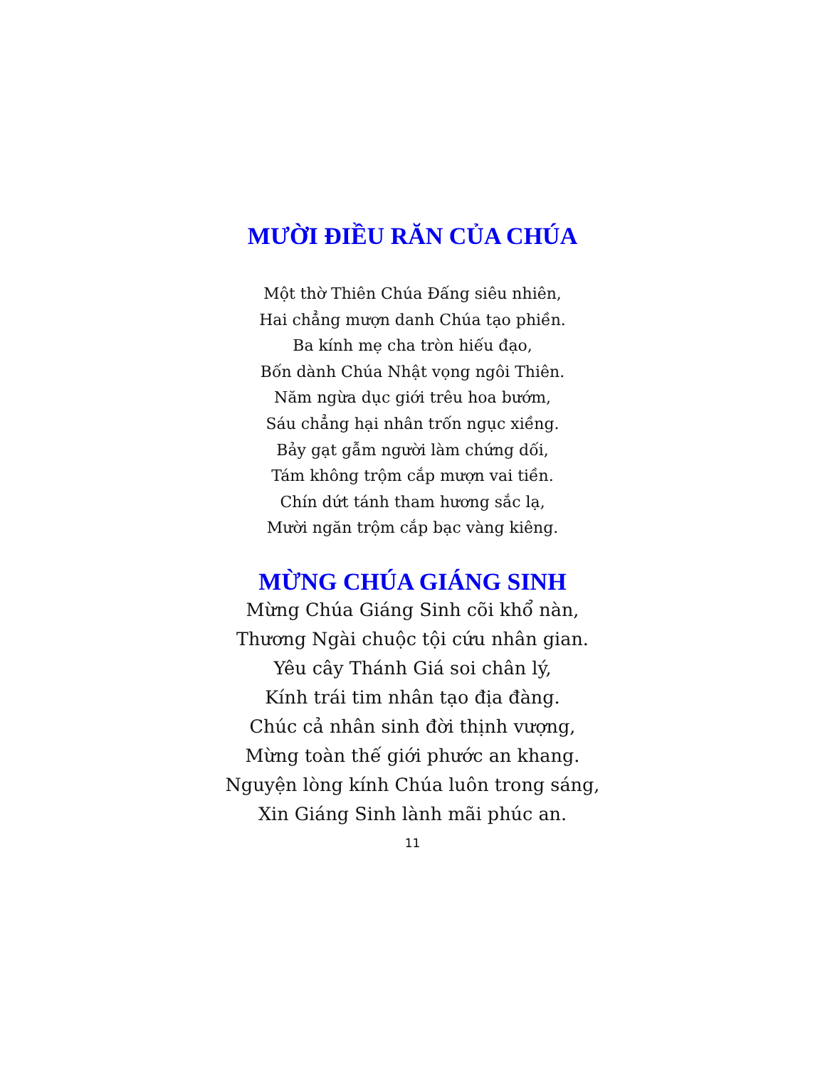MƯỜI ĐIỀU RĂN CỦA CHÚA
Một thờ Thiên Chúa Đấng siêu nhiên,
Hai chẳng mượn danh Chúa tạo phiền.
Ba kính mẹ cha tròn hiếu đạo,
Bốn dành Chúa Nhật vọng ngôi Thiên.
Năm ngừa dục giới trêu hoa bướm,
Sáu chẳng hại nhân trốn ngục xiềng.
Bảy gạt gẫm người làm chứng dối,
Tám không trộm cắp mượn vai tiền.
Chín dứt tánh tham hương sắc lạ,
Mười ngăn trộm cắp bạc vàng kiêng.
MỪNG CHÚA GIÁNG SINH
Mừng Chúa Giáng Sinh cõi khổ nàn,
Thương Ngài chuộc tội cứu nhân gian.
Yêu cây Thánh Giá soi chân lý,
Kính trái tim nhân tạo địa đàng.
Chúc cả nhân sinh đời thịnh vượng,
Mừng toàn thế giới phước an khang.
Nguyện lòng kính Chúa luôn trong sáng,
Xin Giáng Sinh lành mãi phúc an.
11